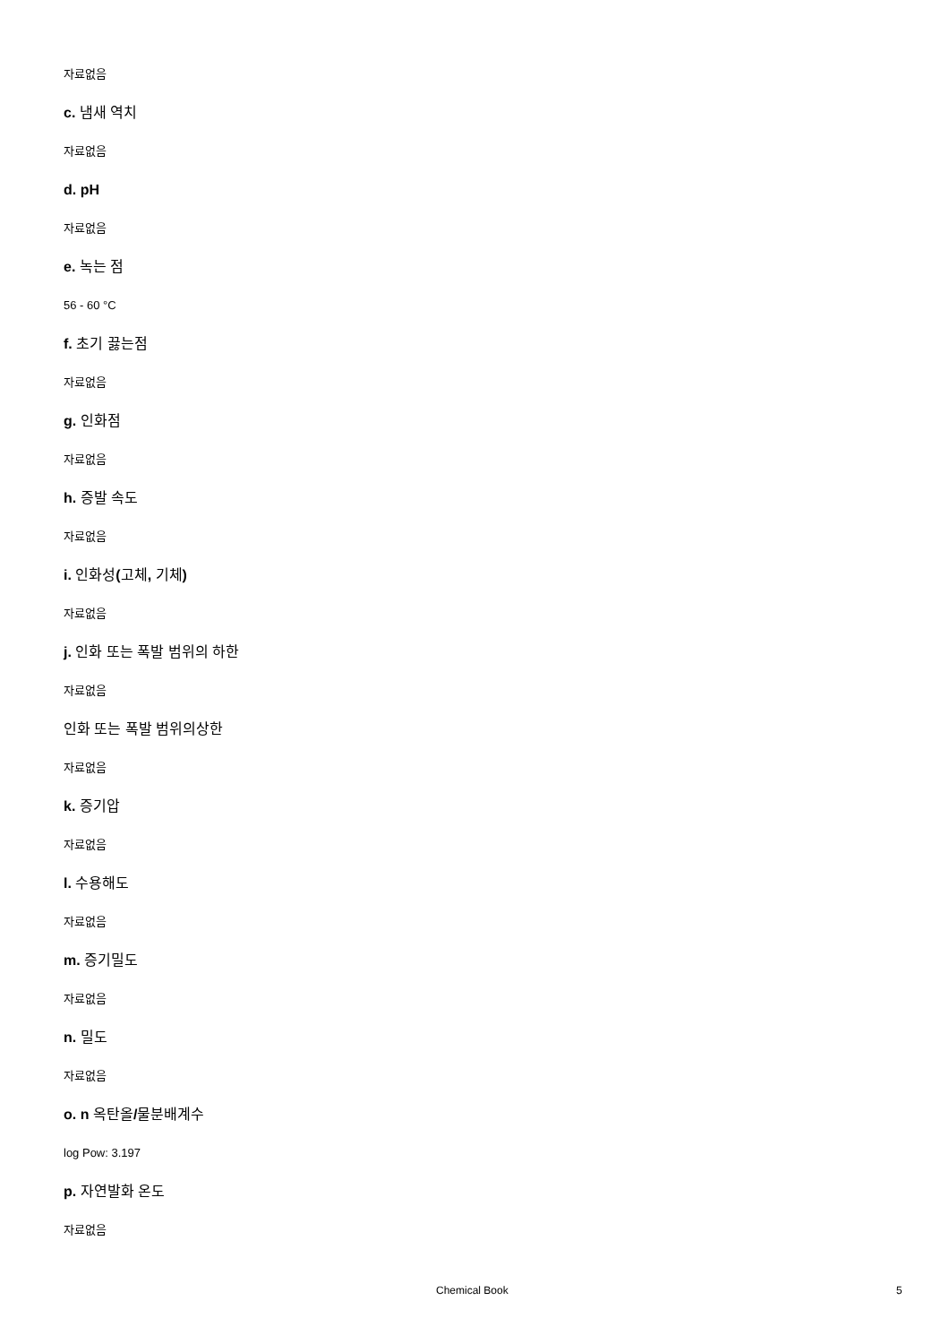자료없음
c. 냄새 역치
자료없음
d. pH
자료없음
e. 녹는 점
56 - 60 °C
f. 초기 끓는점
자료없음
g. 인화점
자료없음
h. 증발 속도
자료없음
i. 인화성(고체, 기체)
자료없음
j. 인화 또는 폭발 범위의 하한
자료없음
인화 또는 폭발 범위의상한
자료없음
k. 증기압
자료없음
l. 수용해도
자료없음
m. 증기밀도
자료없음
n. 밀도
자료없음
o. n 옥탄올/물분배계수
log Pow: 3.197
p. 자연발화 온도
자료없음
Chemical Book 5